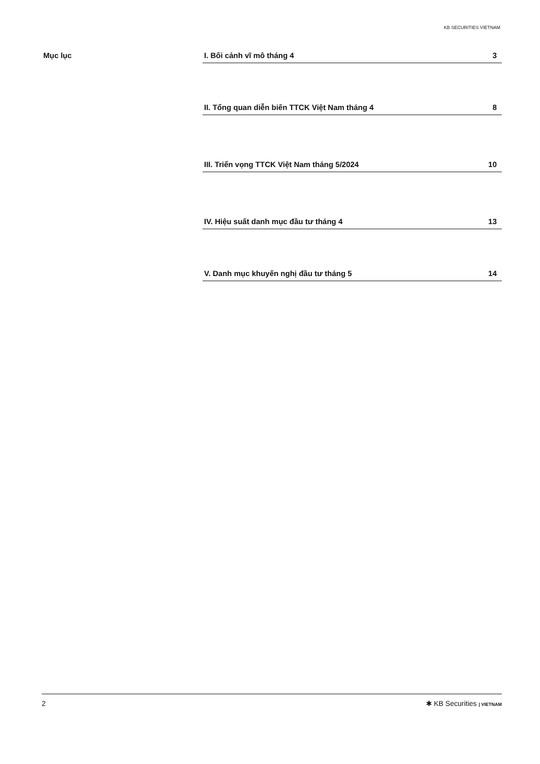KB SECURITIES VIETNAM
Mục lục
I. Bối cảnh vĩ mô tháng 4 3
II. Tổng quan diễn biến TTCK Việt Nam tháng 4 8
III. Triển vọng TTCK Việt Nam tháng 5/2024 10
IV. Hiệu suất danh mục đầu tư tháng 4 13
V. Danh mục khuyến nghị đầu tư tháng 5 14
2 ✱ KB Securities | VIETNAM